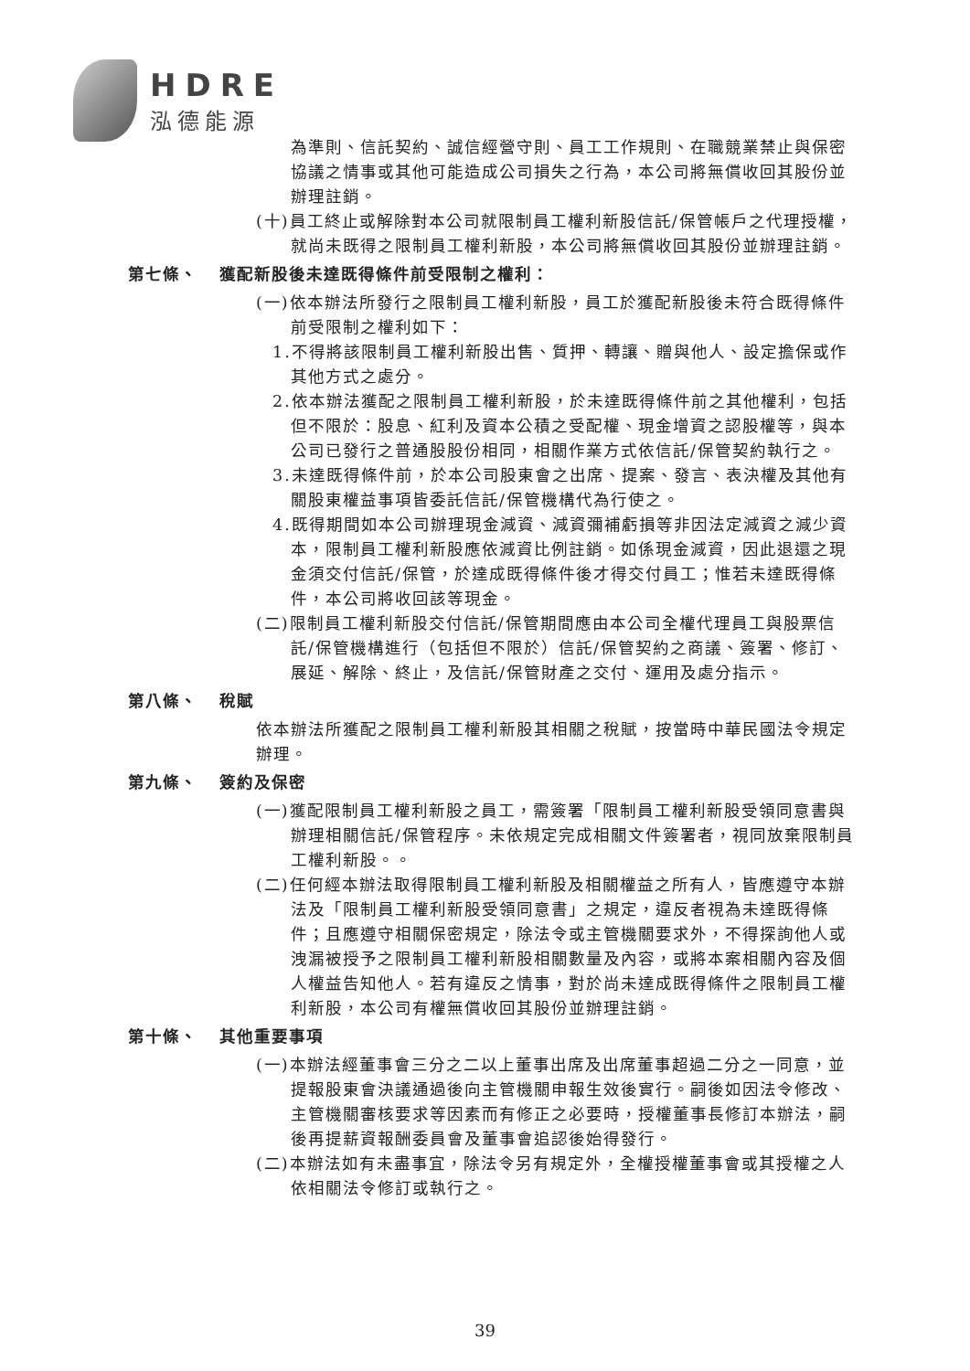HDRE
泓德能源
為準則、信託契約、誠信經營守則、員工工作規則、在職競業禁止與保密協議之情事或其他可能造成公司損失之行為，本公司將無償收回其股份並辦理註銷。
(十)員工終止或解除對本公司就限制員工權利新股信託/保管帳戶之代理授權，就尚未既得之限制員工權利新股，本公司將無償收回其股份並辦理註銷。
第七條、 獲配新股後未達既得條件前受限制之權利：
(一)依本辦法所發行之限制員工權利新股，員工於獲配新股後未符合既得條件前受限制之權利如下：
1.不得將該限制員工權利新股出售、質押、轉讓、贈與他人、設定擔保或作其他方式之處分。
2.依本辦法獲配之限制員工權利新股，於未達既得條件前之其他權利，包括但不限於：股息、紅利及資本公積之受配權、現金增資之認股權等，與本公司已發行之普通股股份相同，相關作業方式依信託/保管契約執行之。
3.未達既得條件前，於本公司股東會之出席、提案、發言、表決權及其他有關股東權益事項皆委託信託/保管機構代為行使之。
4.既得期間如本公司辦理現金減資、減資彌補虧損等非因法定減資之減少資本，限制員工權利新股應依減資比例註銷。如係現金減資，因此退還之現金須交付信託/保管，於達成既得條件後才得交付員工；惟若未達既得條件，本公司將收回該等現金。
(二)限制員工權利新股交付信託/保管期間應由本公司全權代理員工與股票信託/保管機構進行（包括但不限於）信託/保管契約之商議、簽署、修訂、展延、解除、終止，及信託/保管財產之交付、運用及處分指示。
第八條、 稅賦
依本辦法所獲配之限制員工權利新股其相關之稅賦，按當時中華民國法令規定辦理。
第九條、 簽約及保密
(一)獲配限制員工權利新股之員工，需簽署「限制員工權利新股受領同意書與辦理相關信託/保管程序。未依規定完成相關文件簽署者，視同放棄限制員工權利新股。。
(二)任何經本辦法取得限制員工權利新股及相關權益之所有人，皆應遵守本辦法及「限制員工權利新股受領同意書」之規定，違反者視為未達既得條件；且應遵守相關保密規定，除法令或主管機關要求外，不得探詢他人或洩漏被授予之限制員工權利新股相關數量及內容，或將本案相關內容及個人權益告知他人。若有違反之情事，對於尚未達成既得條件之限制員工權利新股，本公司有權無償收回其股份並辦理註銷。
第十條、 其他重要事項
(一)本辦法經董事會三分之二以上董事出席及出席董事超過二分之一同意，並提報股東會決議通過後向主管機關申報生效後實行。嗣後如因法令修改、主管機關審核要求等因素而有修正之必要時，授權董事長修訂本辦法，嗣後再提薪資報酬委員會及董事會追認後始得發行。
(二)本辦法如有未盡事宜，除法令另有規定外，全權授權董事會或其授權之人依相關法令修訂或執行之。
39